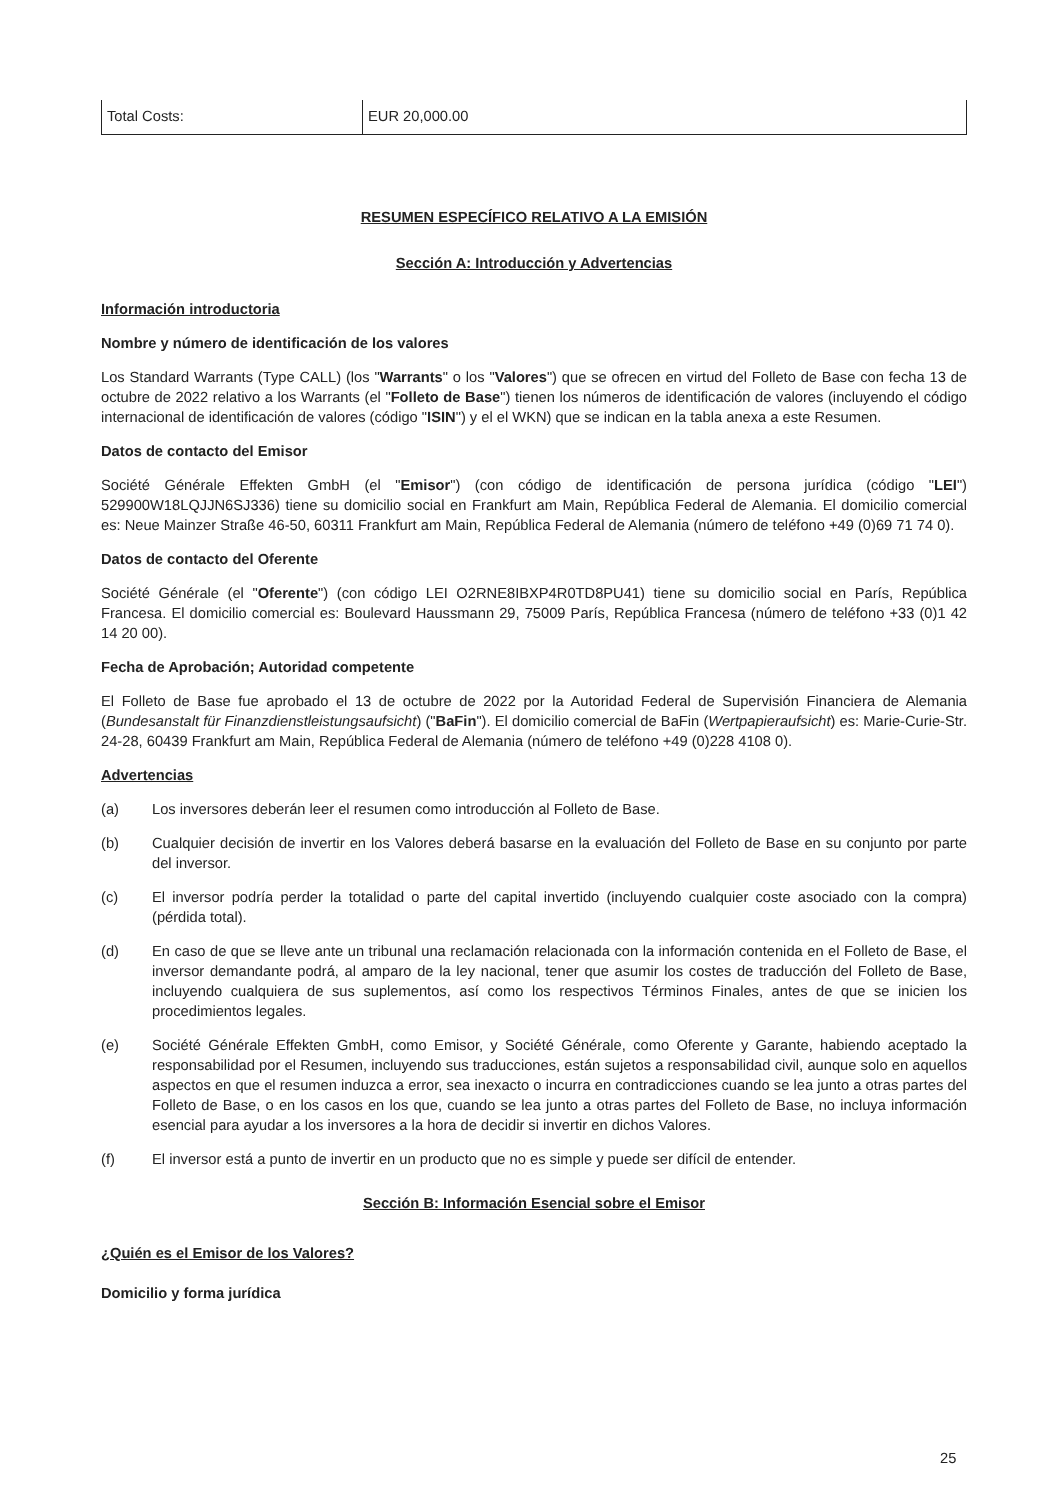| Total Costs: | EUR 20,000.00 |
RESUMEN ESPECÍFICO RELATIVO A LA EMISIÓN
Sección A: Introducción y Advertencias
Información introductoria
Nombre y número de identificación de los valores
Los Standard Warrants (Type CALL) (los "Warrants" o los "Valores") que se ofrecen en virtud del Folleto de Base con fecha 13 de octubre de 2022 relativo a los Warrants (el "Folleto de Base") tienen los números de identificación de valores (incluyendo el código internacional de identificación de valores (código "ISIN") y el el WKN) que se indican en la tabla anexa a este Resumen.
Datos de contacto del Emisor
Société Générale Effekten GmbH (el "Emisor") (con código de identificación de persona jurídica (código "LEI") 529900W18LQJJN6SJ336) tiene su domicilio social en Frankfurt am Main, República Federal de Alemania. El domicilio comercial es: Neue Mainzer Straße 46-50, 60311 Frankfurt am Main, República Federal de Alemania (número de teléfono +49 (0)69 71 74 0).
Datos de contacto del Oferente
Société Générale (el "Oferente") (con código LEI O2RNE8IBXP4R0TD8PU41) tiene su domicilio social en París, República Francesa. El domicilio comercial es: Boulevard Haussmann 29, 75009 París, República Francesa (número de teléfono +33 (0)1 42 14 20 00).
Fecha de Aprobación; Autoridad competente
El Folleto de Base fue aprobado el 13 de octubre de 2022 por la Autoridad Federal de Supervisión Financiera de Alemania (Bundesanstalt für Finanzdienstleistungsaufsicht) ("BaFin"). El domicilio comercial de BaFin (Wertpapieraufsicht) es: Marie-Curie-Str. 24-28, 60439 Frankfurt am Main, República Federal de Alemania (número de teléfono +49 (0)228 4108 0).
Advertencias
(a) Los inversores deberán leer el resumen como introducción al Folleto de Base.
(b) Cualquier decisión de invertir en los Valores deberá basarse en la evaluación del Folleto de Base en su conjunto por parte del inversor.
(c) El inversor podría perder la totalidad o parte del capital invertido (incluyendo cualquier coste asociado con la compra) (pérdida total).
(d) En caso de que se lleve ante un tribunal una reclamación relacionada con la información contenida en el Folleto de Base, el inversor demandante podrá, al amparo de la ley nacional, tener que asumir los costes de traducción del Folleto de Base, incluyendo cualquiera de sus suplementos, así como los respectivos Términos Finales, antes de que se inicien los procedimientos legales.
(e) Société Générale Effekten GmbH, como Emisor, y Société Générale, como Oferente y Garante, habiendo aceptado la responsabilidad por el Resumen, incluyendo sus traducciones, están sujetos a responsabilidad civil, aunque solo en aquellos aspectos en que el resumen induzca a error, sea inexacto o incurra en contradicciones cuando se lea junto a otras partes del Folleto de Base, o en los casos en los que, cuando se lea junto a otras partes del Folleto de Base, no incluya información esencial para ayudar a los inversores a la hora de decidir si invertir en dichos Valores.
(f) El inversor está a punto de invertir en un producto que no es simple y puede ser difícil de entender.
Sección B: Información Esencial sobre el Emisor
¿Quién es el Emisor de los Valores?
Domicilio y forma jurídica
25